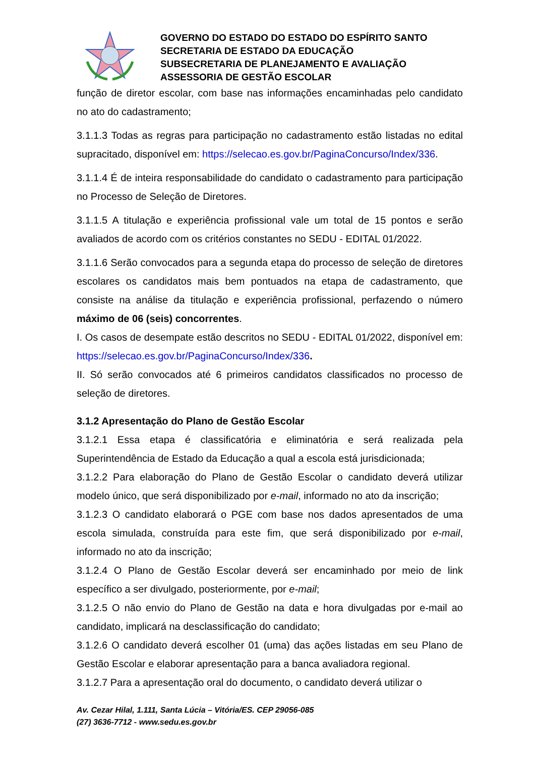GOVERNO DO ESTADO DO ESTADO DO ESPÍRITO SANTO
SECRETARIA DE ESTADO DA EDUCAÇÃO
SUBSECRETARIA DE PLANEJAMENTO E AVALIAÇÃO
ASSESSORIA DE GESTÃO ESCOLAR
função de diretor escolar, com base nas informações encaminhadas pelo candidato no ato do cadastramento;
3.1.1.3 Todas as regras para participação no cadastramento estão listadas no edital supracitado, disponível em: https://selecao.es.gov.br/PaginaConcurso/Index/336.
3.1.1.4 É de inteira responsabilidade do candidato o cadastramento para participação no Processo de Seleção de Diretores.
3.1.1.5 A titulação e experiência profissional vale um total de 15 pontos e serão avaliados de acordo com os critérios constantes no SEDU - EDITAL 01/2022.
3.1.1.6 Serão convocados para a segunda etapa do processo de seleção de diretores escolares os candidatos mais bem pontuados na etapa de cadastramento, que consiste na análise da titulação e experiência profissional, perfazendo o número máximo de 06 (seis) concorrentes.
I. Os casos de desempate estão descritos no SEDU - EDITAL 01/2022, disponível em: https://selecao.es.gov.br/PaginaConcurso/Index/336.
II. Só serão convocados até 6 primeiros candidatos classificados no processo de seleção de diretores.
3.1.2 Apresentação do Plano de Gestão Escolar
3.1.2.1 Essa etapa é classificatória e eliminatória e será realizada pela Superintendência de Estado da Educação a qual a escola está jurisdicionada;
3.1.2.2 Para elaboração do Plano de Gestão Escolar o candidato deverá utilizar modelo único, que será disponibilizado por e-mail, informado no ato da inscrição;
3.1.2.3 O candidato elaborará o PGE com base nos dados apresentados de uma escola simulada, construída para este fim, que será disponibilizado por e-mail, informado no ato da inscrição;
3.1.2.4 O Plano de Gestão Escolar deverá ser encaminhado por meio de link específico a ser divulgado, posteriormente, por e-mail;
3.1.2.5 O não envio do Plano de Gestão na data e hora divulgadas por e-mail ao candidato, implicará na desclassificação do candidato;
3.1.2.6 O candidato deverá escolher 01 (uma) das ações listadas em seu Plano de Gestão Escolar e elaborar apresentação para a banca avaliadora regional.
3.1.2.7 Para a apresentação oral do documento, o candidato deverá utilizar o
Av. Cezar Hilal, 1.111, Santa Lúcia – Vitória/ES. CEP 29056-085
(27) 3636-7712 - www.sedu.es.gov.br